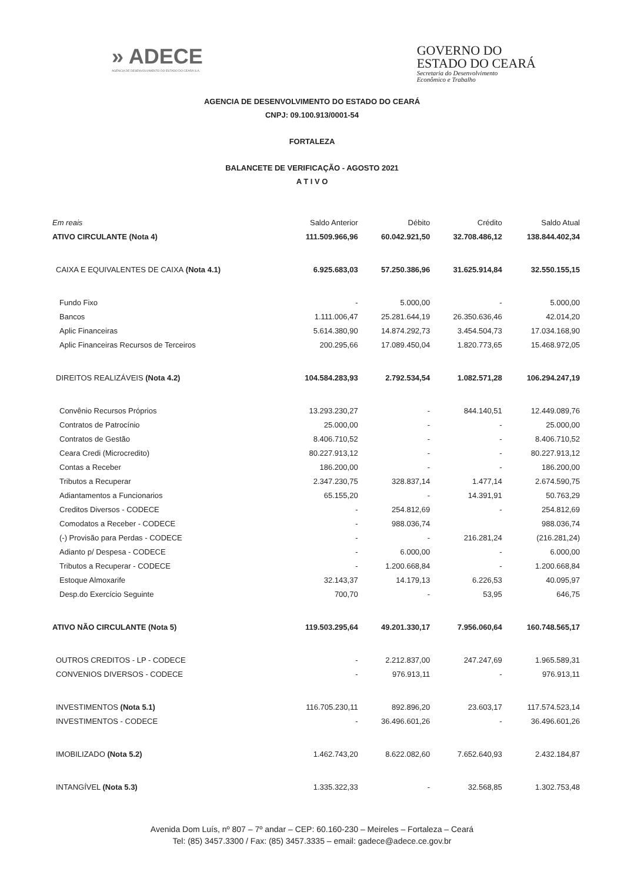» ADECE
AGÊNCIA DE DESENVOLVIMENTO DO ESTADO DO CEARÁ S.A.
GOVERNO DO
ESTADO DO CEARÁ
Secretaria do Desenvolvimento
Econômico e Trabalho
AGENCIA DE DESENVOLVIMENTO DO ESTADO DO CEARÁ
CNPJ: 09.100.913/0001-54
FORTALEZA
BALANCETE DE VERIFICAÇÃO - AGOSTO 2021
A T I V O
| Em reais | Saldo Anterior | Débito | Crédito | Saldo Atual |
| --- | --- | --- | --- | --- |
| ATIVO CIRCULANTE (Nota 4) | 111.509.966,96 | 60.042.921,50 | 32.708.486,12 | 138.844.402,34 |
| CAIXA E EQUIVALENTES DE CAIXA (Nota 4.1) | 6.925.683,03 | 57.250.386,96 | 31.625.914,84 | 32.550.155,15 |
| Fundo Fixo | - | 5.000,00 | - | 5.000,00 |
| Bancos | 1.111.006,47 | 25.281.644,19 | 26.350.636,46 | 42.014,20 |
| Aplic Financeiras | 5.614.380,90 | 14.874.292,73 | 3.454.504,73 | 17.034.168,90 |
| Aplic Financeiras Recursos de Terceiros | 200.295,66 | 17.089.450,04 | 1.820.773,65 | 15.468.972,05 |
| DIREITOS REALIZÁVEIS (Nota 4.2) | 104.584.283,93 | 2.792.534,54 | 1.082.571,28 | 106.294.247,19 |
| Convênio Recursos Próprios | 13.293.230,27 | - | 844.140,51 | 12.449.089,76 |
| Contratos de Patrocínio | 25.000,00 | - | - | 25.000,00 |
| Contratos de Gestão | 8.406.710,52 | - | - | 8.406.710,52 |
| Ceara Credi (Microcredito) | 80.227.913,12 | - | - | 80.227.913,12 |
| Contas a Receber | 186.200,00 | - | - | 186.200,00 |
| Tributos a Recuperar | 2.347.230,75 | 328.837,14 | 1.477,14 | 2.674.590,75 |
| Adiantamentos a Funcionarios | 65.155,20 | - | 14.391,91 | 50.763,29 |
| Creditos Diversos - CODECE | - | 254.812,69 | - | 254.812,69 |
| Comodatos a Receber - CODECE | - | 988.036,74 | | 988.036,74 |
| (-) Provisão para Perdas - CODECE | - | - | 216.281,24 | (216.281,24) |
| Adianto p/ Despesa - CODECE | - | 6.000,00 | - | 6.000,00 |
| Tributos a Recuperar - CODECE | - | 1.200.668,84 | - | 1.200.668,84 |
| Estoque Almoxarife | 32.143,37 | 14.179,13 | 6.226,53 | 40.095,97 |
| Desp.do Exercício Seguinte | 700,70 | - | 53,95 | 646,75 |
| ATIVO NÃO CIRCULANTE (Nota 5) | 119.503.295,64 | 49.201.330,17 | 7.956.060,64 | 160.748.565,17 |
| OUTROS CREDITOS - LP - CODECE | - | 2.212.837,00 | 247.247,69 | 1.965.589,31 |
| CONVENIOS DIVERSOS - CODECE | - | 976.913,11 | - | 976.913,11 |
| INVESTIMENTOS (Nota 5.1) | 116.705.230,11 | 892.896,20 | 23.603,17 | 117.574.523,14 |
| INVESTIMENTOS - CODECE | - | 36.496.601,26 | - | 36.496.601,26 |
| IMOBILIZADO (Nota 5.2) | 1.462.743,20 | 8.622.082,60 | 7.652.640,93 | 2.432.184,87 |
| INTANGÍVEL (Nota 5.3) | 1.335.322,33 | - | 32.568,85 | 1.302.753,48 |
Avenida Dom Luís, nº 807 – 7º andar – CEP: 60.160-230 – Meireles – Fortaleza – Ceará
Tel: (85) 3457.3300 / Fax: (85) 3457.3335 – email: gadece@adece.ce.gov.br